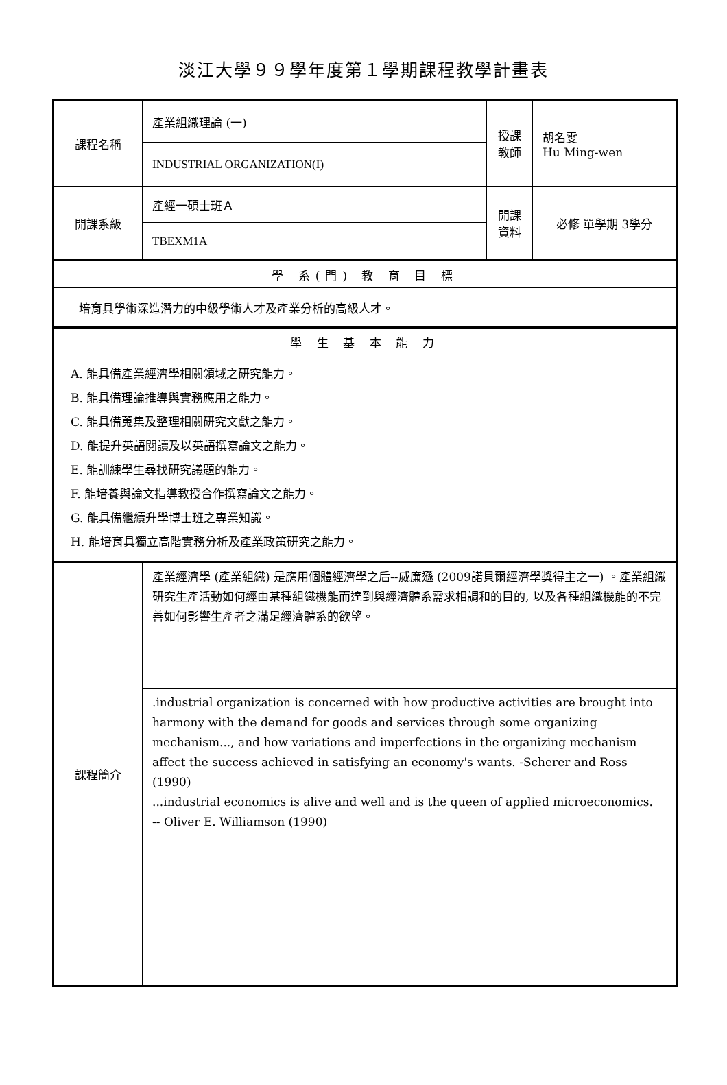淡江大學９９學年度第１學期課程教學計畫表
| 課程名稱 | 產業組織理論 (一) | 授課 教師 | 胡名雯 Hu Ming-wen |
| | INDUSTRIAL ORGANIZATION(I) | | |
| 開課系級 | 產經一碩士班Ａ | 開課 資料 | 必修 單學期 3學分 |
| | TBEXM1A | | |
| 學 系(門) 教 育 目 標 | | | |
| 培育具學術深造潛力的中級學術人才及產業分析的高級人才。 | | | |
| 學 生 基 本 能 力 | | | |
| A. 能具備產業經濟學相關領域之研究能力。 B. 能具備理論推導與實務應用之能力。 C. 能具備蒐集及整理相關研究文獻之能力。 D. 能提升英語閱讀及以英語撰寫論文之能力。 E. 能訓練學生尋找研究議題的能力。 F. 能培養與論文指導教授合作撰寫論文之能力。 G. 能具備繼續升學博士班之專業知識。 H. 能培育具獨立高階實務分析及產業政策研究之能力。 | | | |
| 課程簡介 | 產業經濟學 (產業組織) 是應用個體經濟學之后--威廉遜 (2009諾貝爾經濟學獎得主之一) 。產業組織研究生產活動如何經由某種組織機能而達到與經濟體系需求相調和的目的, 以及各種組織機能的不完善如何影響生產者之滿足經濟體系的欲望。 | | |
| | .industrial organization is concerned with how productive activities are brought into harmony with the demand for goods and services through some organizing mechanism..., and how variations and imperfections in the organizing mechanism affect the success achieved in satisfying an economy's wants. -Scherer and Ross (1990) ...industrial economics is alive and well and is the queen of applied microeconomics. -- Oliver E. Williamson (1990) | | |